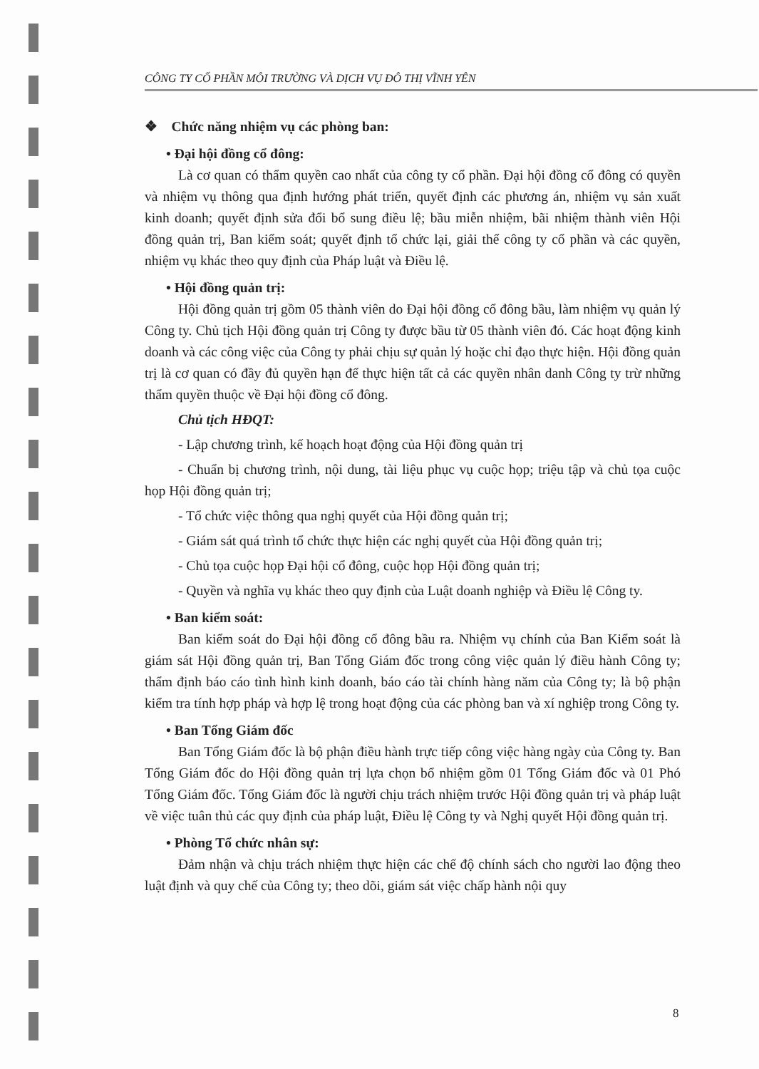CÔNG TY CỔ PHẦN MÔI TRƯỜNG VÀ DỊCH VỤ ĐÔ THỊ VĨNH YÊN
❖ Chức năng nhiệm vụ các phòng ban:
• Đại hội đồng cổ đông:
Là cơ quan có thẩm quyền cao nhất của công ty cổ phần. Đại hội đồng cổ đông có quyền và nhiệm vụ thông qua định hướng phát triển, quyết định các phương án, nhiệm vụ sản xuất kinh doanh; quyết định sửa đổi bổ sung điều lệ; bầu miễn nhiệm, bãi nhiệm thành viên Hội đồng quản trị, Ban kiểm soát; quyết định tổ chức lại, giải thể công ty cổ phần và các quyền, nhiệm vụ khác theo quy định của Pháp luật và Điều lệ.
• Hội đồng quản trị:
Hội đồng quản trị gồm 05 thành viên do Đại hội đồng cổ đông bầu, làm nhiệm vụ quản lý Công ty. Chủ tịch Hội đồng quản trị Công ty được bầu từ 05 thành viên đó. Các hoạt động kinh doanh và các công việc của Công ty phải chịu sự quản lý hoặc chỉ đạo thực hiện. Hội đồng quản trị là cơ quan có đầy đủ quyền hạn để thực hiện tất cả các quyền nhân danh Công ty trừ những thẩm quyền thuộc về Đại hội đồng cổ đông.
Chủ tịch HĐQT:
- Lập chương trình, kế hoạch hoạt động của Hội đồng quản trị
- Chuẩn bị chương trình, nội dung, tài liệu phục vụ cuộc họp; triệu tập và chủ tọa cuộc họp Hội đồng quản trị;
- Tổ chức việc thông qua nghị quyết của Hội đồng quản trị;
- Giám sát quá trình tổ chức thực hiện các nghị quyết của Hội đồng quản trị;
- Chủ tọa cuộc họp Đại hội cổ đông, cuộc họp Hội đồng quản trị;
- Quyền và nghĩa vụ khác theo quy định của Luật doanh nghiệp và Điều lệ Công ty.
• Ban kiểm soát:
Ban kiểm soát do Đại hội đồng cổ đông bầu ra. Nhiệm vụ chính của Ban Kiểm soát là giám sát Hội đồng quản trị, Ban Tổng Giám đốc trong công việc quản lý điều hành Công ty; thẩm định báo cáo tình hình kinh doanh, báo cáo tài chính hàng năm của Công ty; là bộ phận kiểm tra tính hợp pháp và hợp lệ trong hoạt động của các phòng ban và xí nghiệp trong Công ty.
• Ban Tổng Giám đốc
Ban Tổng Giám đốc là bộ phận điều hành trực tiếp công việc hàng ngày của Công ty. Ban Tổng Giám đốc do Hội đồng quản trị lựa chọn bổ nhiệm gồm 01 Tổng Giám đốc và 01 Phó Tổng Giám đốc. Tổng Giám đốc là người chịu trách nhiệm trước Hội đồng quản trị và pháp luật về việc tuân thủ các quy định của pháp luật, Điều lệ Công ty và Nghị quyết Hội đồng quản trị.
• Phòng Tổ chức nhân sự:
Đảm nhận và chịu trách nhiệm thực hiện các chế độ chính sách cho người lao động theo luật định và quy chế của Công ty; theo dõi, giám sát việc chấp hành nội quy
8